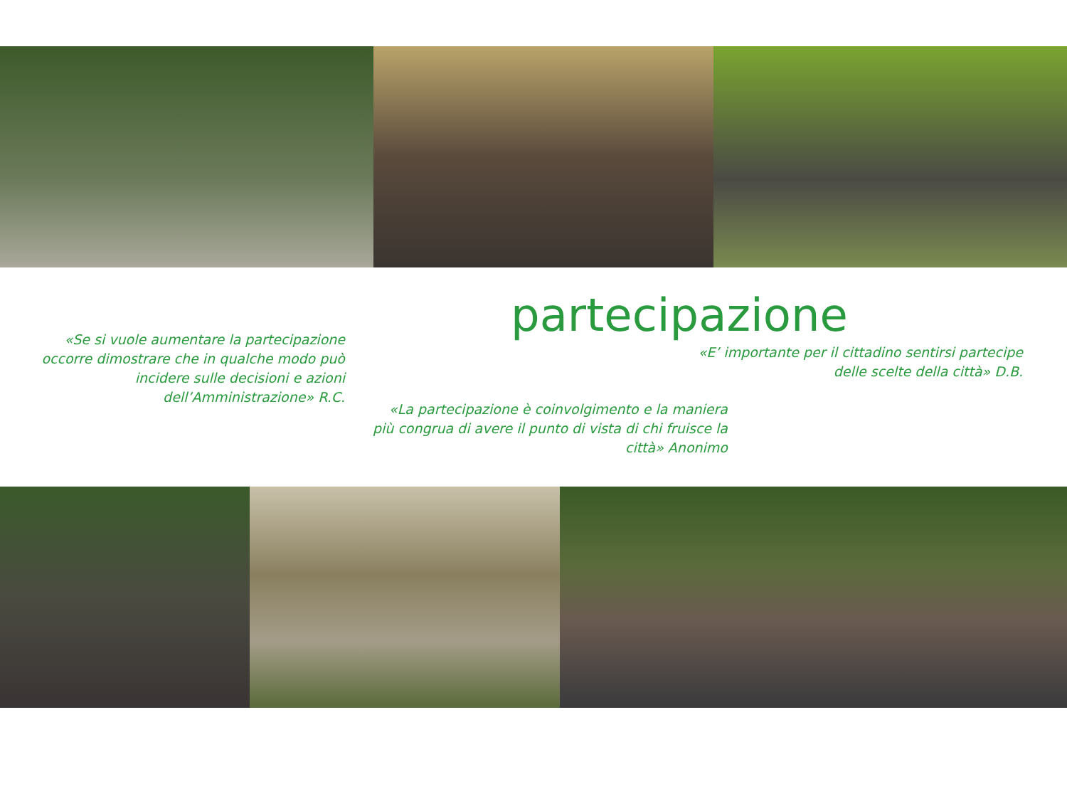partecipazione
«Se si vuole aumentare la partecipazione occorre dimostrare che in qualche modo può incidere sulle decisioni e azioni dell’Amministrazione» R.C.
«E’ importante per il cittadino sentirsi partecipe delle scelte della città» D.B.
«La partecipazione è coinvolgimento e la maniera più congrua di avere il punto di vista di chi fruisce la città» Anonimo